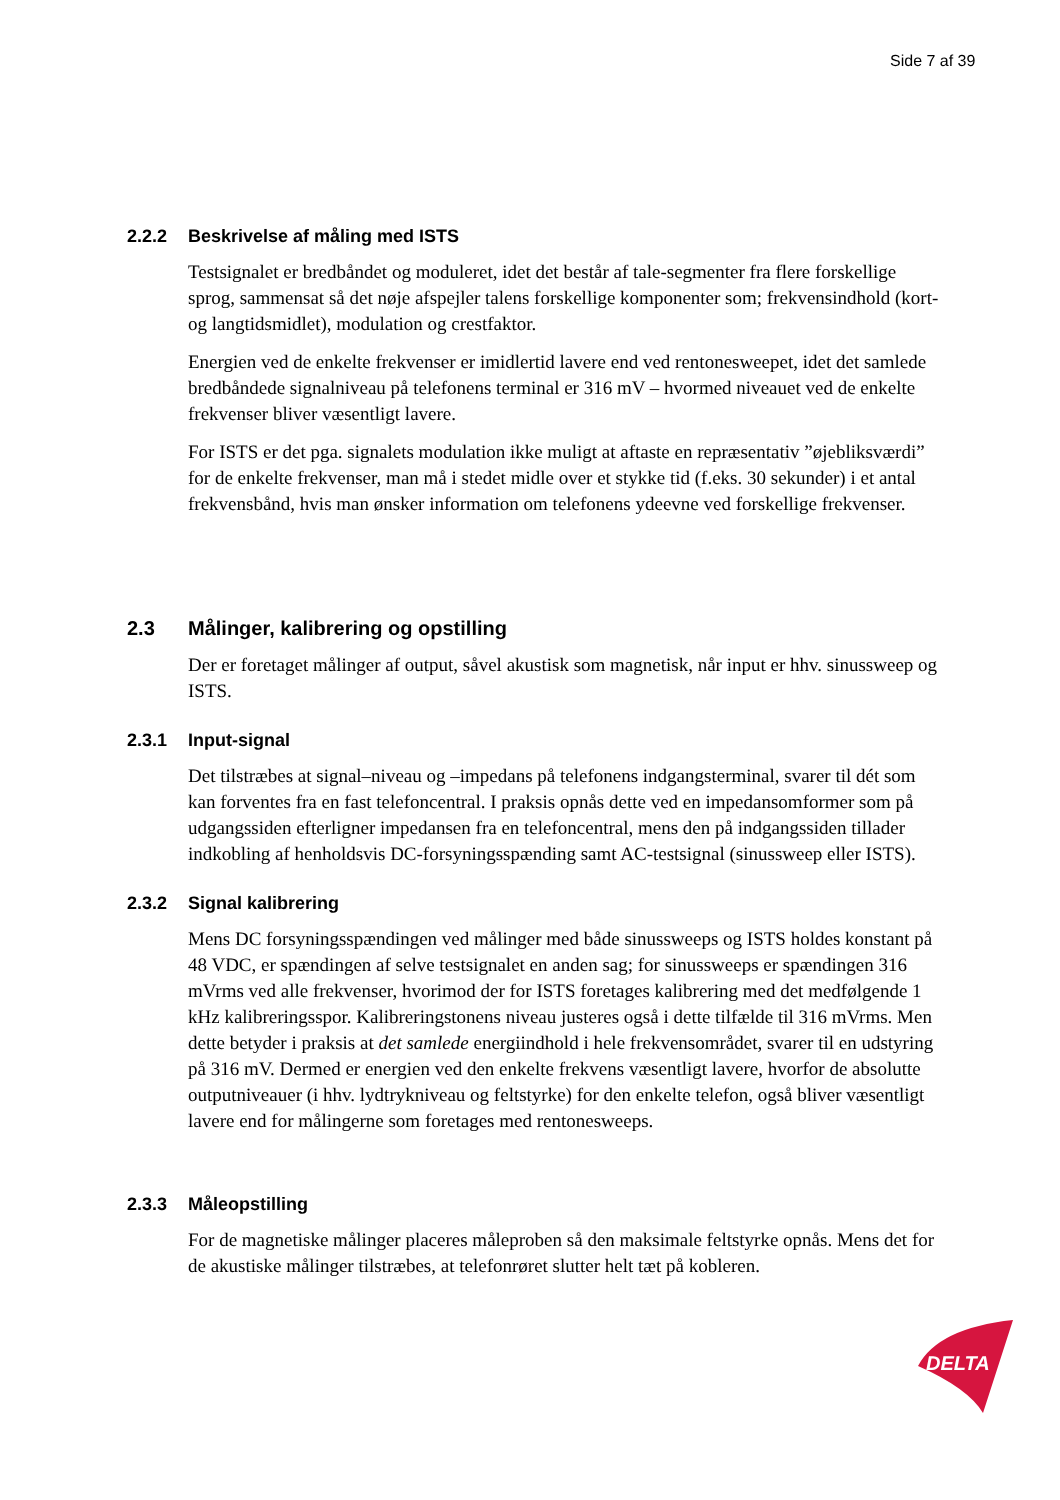Side 7 af 39
2.2.2 Beskrivelse af måling med ISTS
Testsignalet er bredbåndet og moduleret, idet det består af tale-segmenter fra flere forskellige sprog, sammensat så det nøje afspejler talens forskellige komponenter som; frekvensindhold (kort- og langtidsmidlet), modulation og crestfaktor.
Energien ved de enkelte frekvenser er imidlertid lavere end ved rentonesweepet, idet det samlede bredbåndede signalniveau på telefonens terminal er 316 mV – hvormed niveauet ved de enkelte frekvenser bliver væsentligt lavere.
For ISTS er det pga. signalets modulation ikke muligt at aftaste en repræsentativ ”øjebliksværdi” for de enkelte frekvenser, man må i stedet midle over et stykke tid (f.eks. 30 sekunder) i et antal frekvensbånd, hvis man ønsker information om telefonens ydeevne ved forskellige frekvenser.
2.3 Målinger, kalibrering og opstilling
Der er foretaget målinger af output, såvel akustisk som magnetisk, når input er hhv. sinussweep og ISTS.
2.3.1 Input-signal
Det tilstræbes at signal–niveau og –impedans på telefonens indgangsterminal, svarer til dét som kan forventes fra en fast telefoncentral. I praksis opnås dette ved en impedansomformer som på udgangssiden efterligner impedansen fra en telefoncentral, mens den på indgangssiden tillader indkobling af henholdsvis DC-forsyningsspænding samt AC-testsignal (sinussweep eller ISTS).
2.3.2 Signal kalibrering
Mens DC forsyningsspændingen ved målinger med både sinussweeps og ISTS holdes konstant på 48 VDC, er spændingen af selve testsignalet en anden sag; for sinussweeps er spændingen 316 mVrms ved alle frekvenser, hvorimod der for ISTS foretages kalibrering med det medfølgende 1 kHz kalibreringsspor. Kalibreringstonens niveau justeres også i dette tilfælde til 316 mVrms. Men dette betyder i praksis at det samlede energiindhold i hele frekvensområdet, svarer til en udstyring på 316 mV. Dermed er energien ved den enkelte frekvens væsentligt lavere, hvorfor de absolutte outputniveauer (i hhv. lydtrykniveau og feltstyrke) for den enkelte telefon, også bliver væsentligt lavere end for målingerne som foretages med rentonesweeps.
2.3.3 Måleopstilling
For de magnetiske målinger placeres måleproben så den maksimale feltstyrke opnås. Mens det for de akustiske målinger tilstræbes, at telefonrøret slutter helt tæt på kobleren.
DELTA